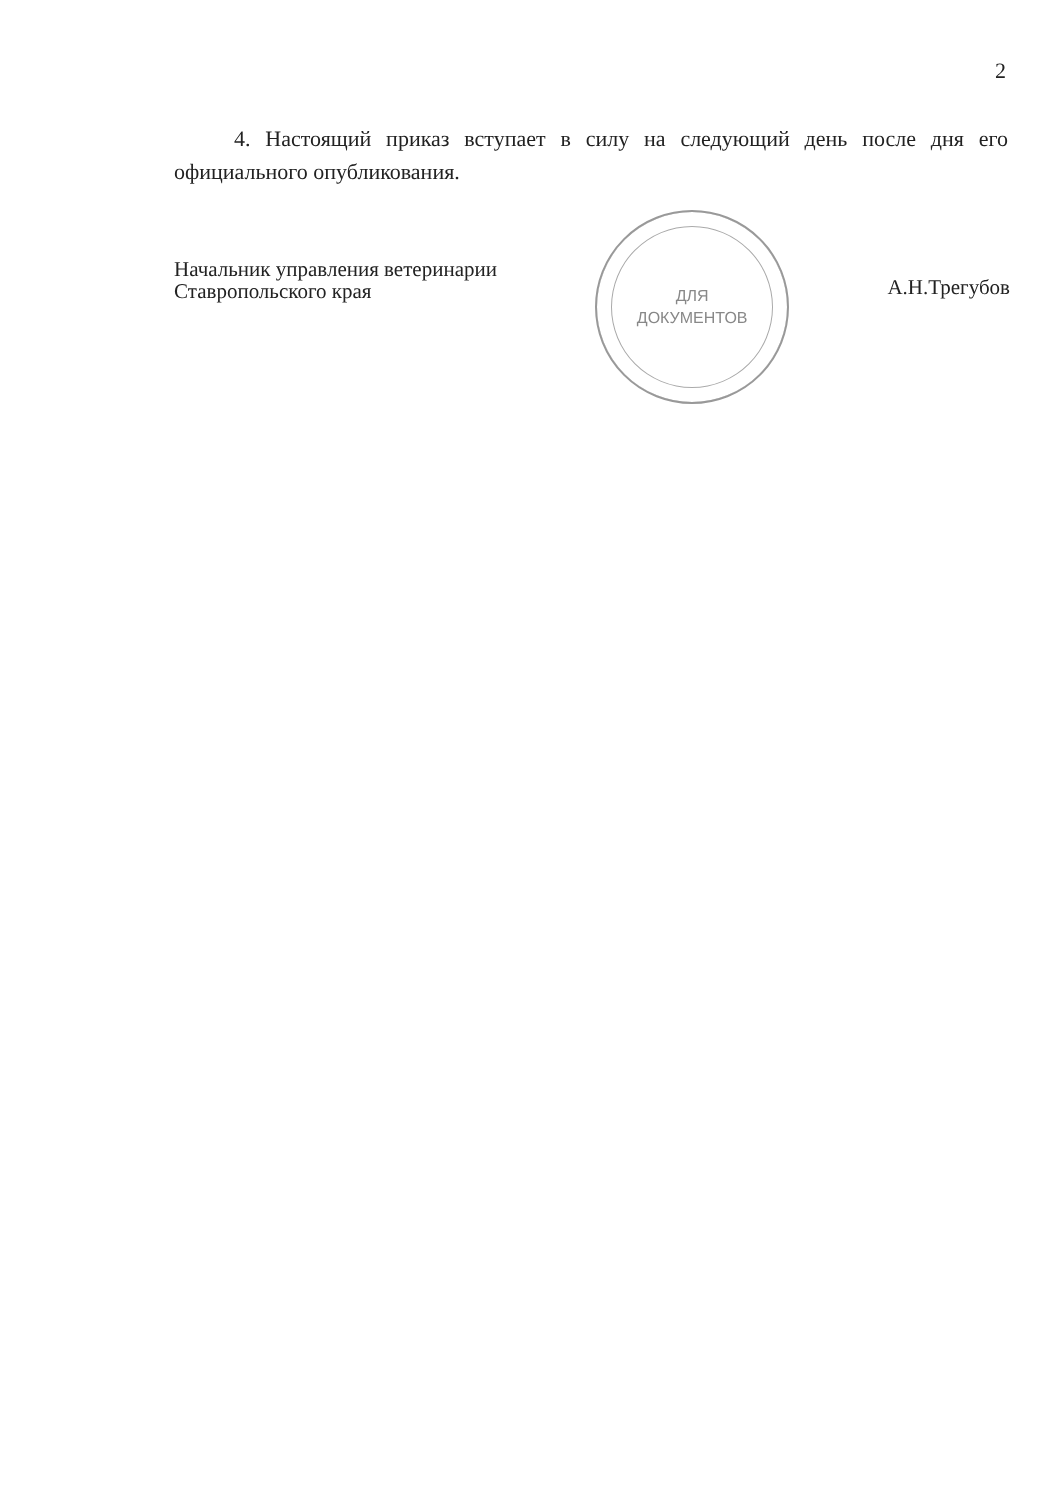2
4. Настоящий приказ вступает в силу на следующий день после дня его официального опубликования.
Начальник управления ветеринарии
Ставропольского края
ДЛЯ
ДОКУМЕНТОВ
А.Н.Трегубов